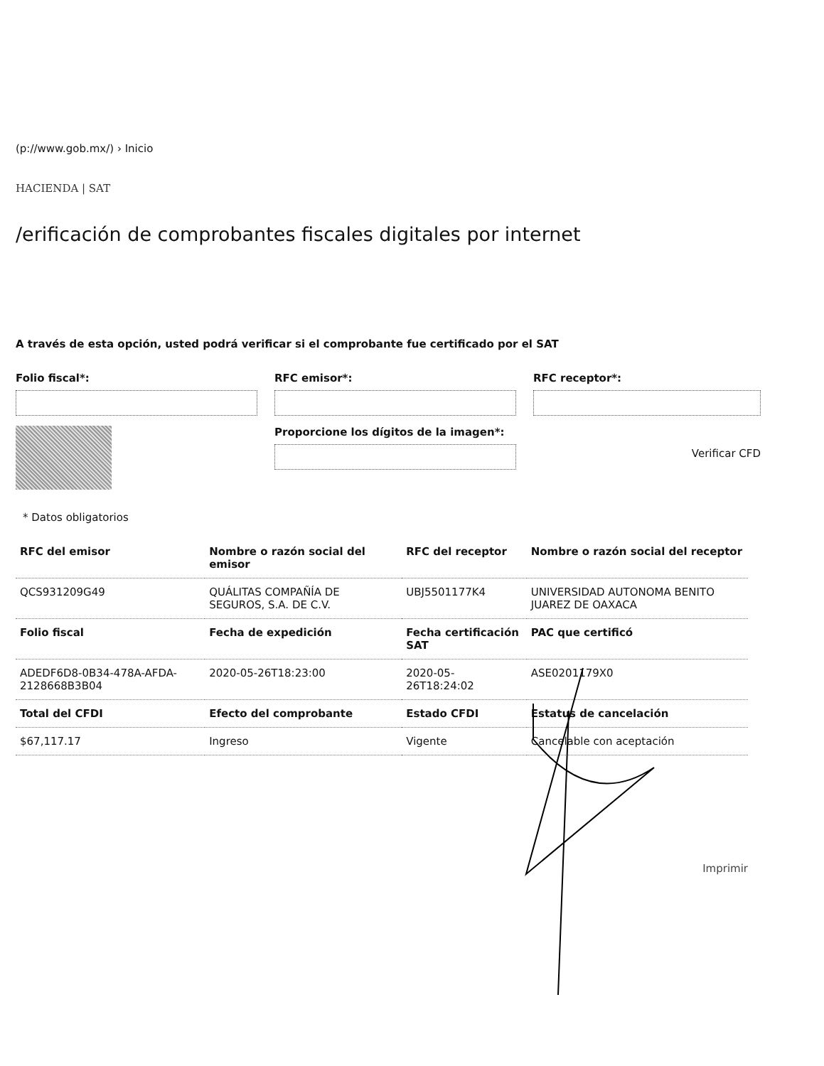(p://www.gob.mx/) › Inicio
HACIENDA | SAT
/erificación de comprobantes fiscales digitales por internet
A través de esta opción, usted podrá verificar si el comprobante fue certificado por el SAT
Folio fiscal*:
RFC emisor*:
RFC receptor*:
Proporcione los dígitos de la imagen*:
Verificar CFD
* Datos obligatorios
| RFC del emisor | Nombre o razón social del emisor | RFC del receptor | Nombre o razón social del receptor |
| --- | --- | --- | --- |
| QCS931209G49 | QUÁLITAS COMPAÑÍA DE SEGUROS, S.A. DE C.V. | UBJ5501177K4 | UNIVERSIDAD AUTONOMA BENITO JUAREZ DE OAXACA |
| Folio fiscal | Fecha de expedición | Fecha certificación SAT | PAC que certificó |
| ADEDF6D8-0B34-478A-AFDA-2128668B3B04 | 2020-05-26T18:23:00 | 2020-05-26T18:24:02 | ASE0201179X0 |
| Total del CFDI | Efecto del comprobante | Estado CFDI | Estatus de cancelación |
| $67,117.17 | Ingreso | Vigente | Cancelable con aceptación |
Imprimir